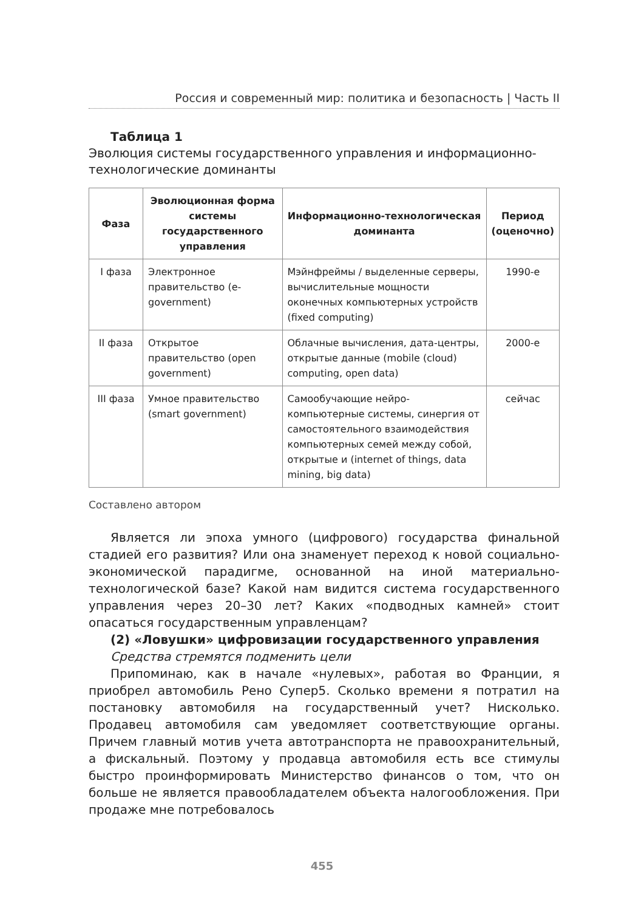Россия и современный мир: политика и безопасность | Часть II
Таблица 1
Эволюция системы государственного управления и информационно-технологические доминанты
| Фаза | Эволюционная форма системы государственного управления | Информационно-технологическая доминанта | Период (оценочно) |
| --- | --- | --- | --- |
| I фаза | Электронное правительство (e-government) | Мэйнфреймы / выделенные серверы, вычислительные мощности оконечных компьютерных устройств (fixed computing) | 1990-е |
| II фаза | Открытое правительство (open government) | Облачные вычисления, дата-центры, открытые данные (mobile (cloud) computing, open data) | 2000-е |
| III фаза | Умное правительство (smart government) | Самообучающие нейро-компьютерные системы, синергия от самостоятельного взаимодействия компьютерных семей между собой, открытые и (internet of things, data mining, big data) | сейчас |
Составлено автором
Является ли эпоха умного (цифрового) государства финальной стадией его развития? Или она знаменует переход к новой социально-экономической парадигме, основанной на иной материально-технологической базе? Какой нам видится система государственного управления через 20–30 лет? Каких «подводных камней» стоит опасаться государственным управленцам?
(2) «Ловушки» цифровизации государственного управления
Средства стремятся подменить цели
Припоминаю, как в начале «нулевых», работая во Франции, я приобрел автомобиль Рено Супер5. Сколько времени я потратил на постановку автомобиля на государственный учет? Нисколько. Продавец автомобиля сам уведомляет соответствующие органы. Причем главный мотив учета автотранспорта не правоохранительный, а фискальный. Поэтому у продавца автомобиля есть все стимулы быстро проинформировать Министерство финансов о том, что он больше не является правообладателем объекта налогообложения. При продаже мне потребовалось
455